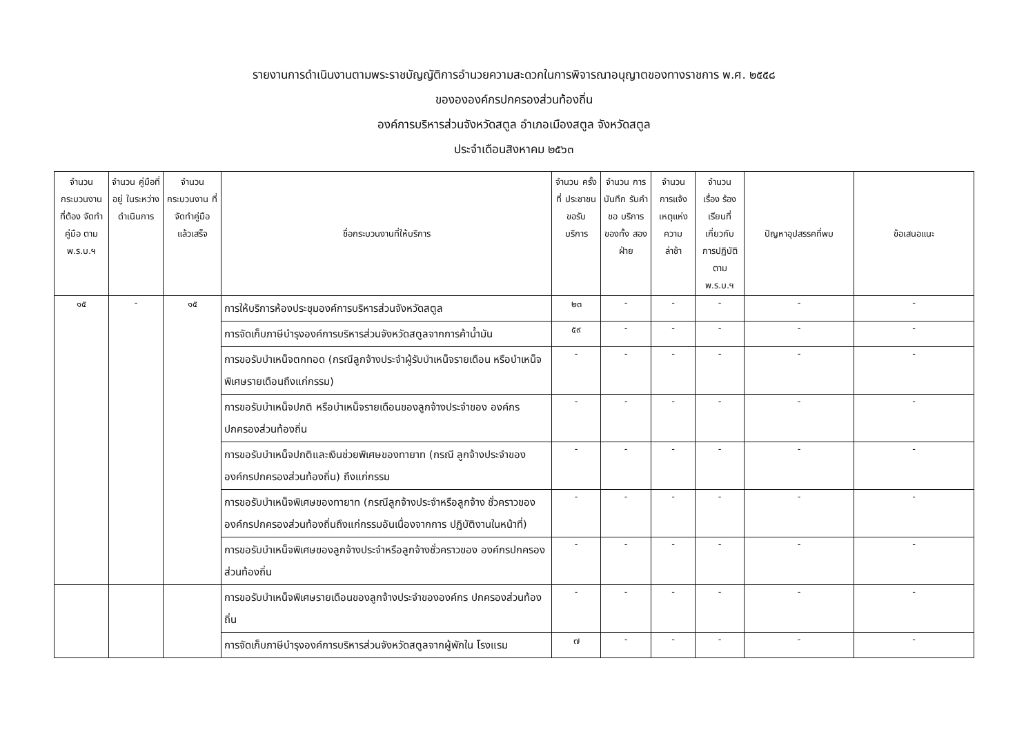รายงานการดำเนินงานตามพระราชบัญญัติการอำนวยความสะดวกในการพิจารณาอนุญาตของทางราชการ พ.ศ. ๒๕๕๘
ของององค์กรปกครองส่วนท้องถิ่น
องค์การบริหารส่วนจังหวัดสตูล อำเภอเมืองสตูล จังหวัดสตูล
ประจำเดือนสิงหาคม ๒๕๖๓
| จำนวน กระบวนงาน ที่ต้อง จัดทำคู่มือ ตาม พ.ร.บ.ฯ | จำนวน คู่มือที่อยู่ ในระหว่าง ดำเนินการ | จำนวน กระบวนงาน ที่จัดทำคู่มือ แล้วเสร็จ | ชื่อกระบวนงานที่ให้บริการ | จำนวน ครั้งที่ ประชาชน ขอรับ บริการ | จำนวน การบันทึก รับคำขอ บริการ ของทั้ง สองฝ่าย | จำนวน การแจ้ง เหตุแห่ง ความ ล่าช้า | จำนวน เรื่อง ร้องเรียนที่ เกี่ยวกับ การปฏิบัติ ตาม พ.ร.บ.ฯ | ปัญหาอุปสรรคที่พบ | ข้อเสนอแนะ |
| --- | --- | --- | --- | --- | --- | --- | --- | --- | --- |
| ๑๕ | - | ๑๕ | การให้บริการห้องประชุมองค์การบริหารส่วนจังหวัดสตูล | ๒๓ | - | - | - | - | - |
| | | | การจัดเก็บภาษีบำรุงองค์การบริหารส่วนจังหวัดสตูลจากการค้าน้ำมัน | ๕๙ | - | - | - | - | - |
| | | | การขอรับบำเหน็จตกทอด (กรณีลูกจ้างประจำผู้รับบำเหน็จรายเดือน หรือบำเหน็จพิเศษรายเดือนถึงแก่กรรม) | - | - | - | - | - | - |
| | | | การขอรับบำเหน็จปกติ หรือบำเหน็จรายเดือนของลูกจ้างประจำของ องค์กรปกครองส่วนท้องถิ่น | - | - | - | - | - | - |
| | | | การขอรับบำเหน็จปกติและเงินช่วยพิเศษของทายาท (กรณี ลูกจ้างประจำขององค์กรปกครองส่วนท้องถิ่น) ถึงแก่กรรม | - | - | - | - | - | - |
| | | | การขอรับบำเหน็จพิเศษของทายาท (กรณีลูกจ้างประจำหรือลูกจ้าง ชั่วคราวขององค์กรปกครองส่วนท้องถิ่นถึงแก่กรรมอันเนื่องจากการ ปฏิบัติงานในหน้าที่) | - | - | - | - | - | - |
| | | | การขอรับบำเหน็จพิเศษของลูกจ้างประจำหรือลูกจ้างชั่วคราวของ องค์กรปกครองส่วนท้องถิ่น | - | - | - | - | - | - |
| | | | การขอรับบำเหน็จพิเศษรายเดือนของลูกจ้างประจำขององค์กร ปกครองส่วนท้องถิ่น | - | - | - | - | - | - |
| | | | การจัดเก็บภาษีบำรุงองค์การบริหารส่วนจังหวัดสตูลจากผู้พักใน โรงแรม | ๗ | - | - | - | - | - |